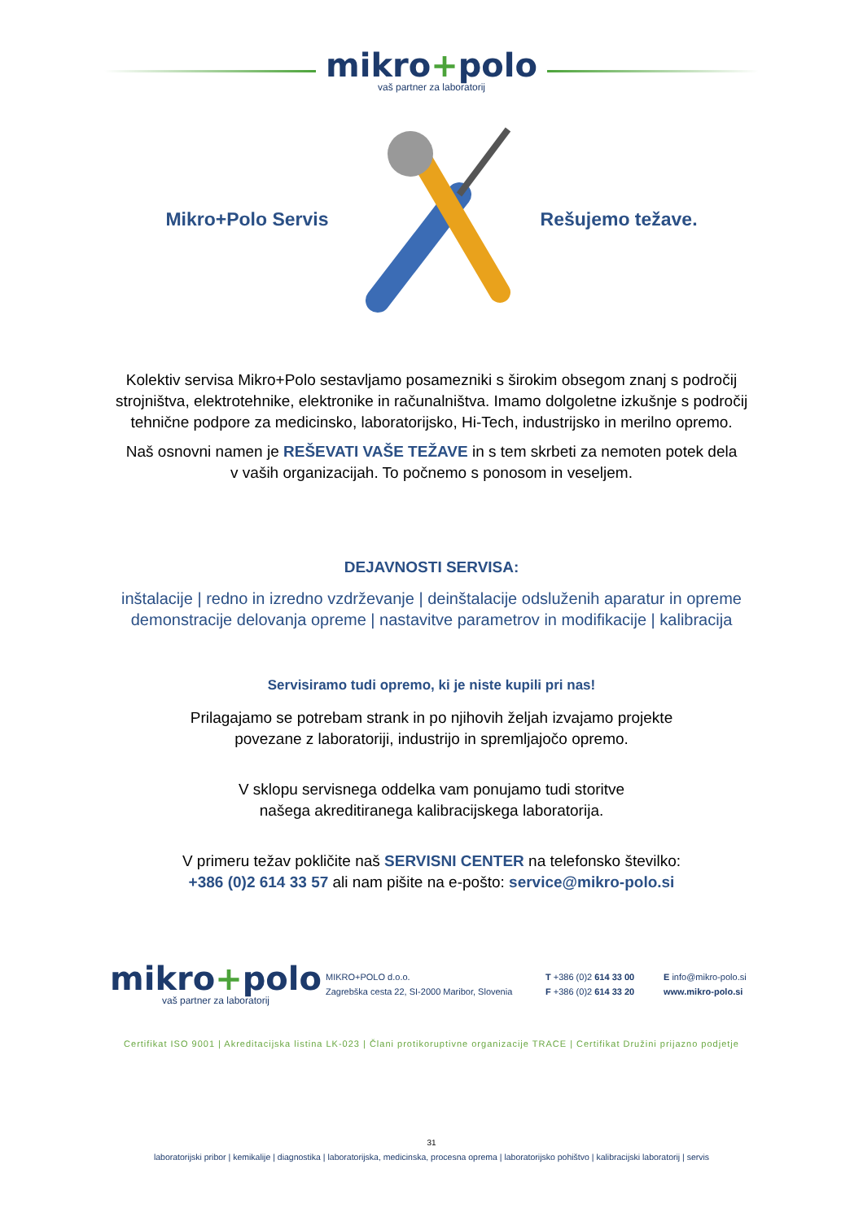mikro+polo
vaš partner za laboratorij
Mikro+Polo Servis Rešujemo težave.
Kolektiv servisa Mikro+Polo sestavljamo posamezniki s širokim obsegom znanj s področij strojništva, elektrotehnike, elektronike in računalništva. Imamo dolgoletne izkušnje s področij tehnične podpore za medicinsko, laboratorijsko, Hi-Tech, industrijsko in merilno opremo.
Naš osnovni namen je REŠEVATI VAŠE TEŽAVE in s tem skrbeti za nemoten potek dela
v vaših organizacijah. To počnemo s ponosom in veseljem.
DEJAVNOSTI SERVISA:
inštalacije | redno in izredno vzdrževanje | deinštalacije odsluženih aparatur in opreme
demonstracije delovanja opreme | nastavitve parametrov in modifikacije | kalibracija
Servisiramo tudi opremo, ki je niste kupili pri nas!
Prilagajamo se potrebam strank in po njihovih željah izvajamo projekte
povezane z laboratoriji, industrijo in spremljajočo opremo.
V sklopu servisnega oddelka vam ponujamo tudi storitve
našega akreditiranega kalibracijskega laboratorija.
V primeru težav pokličite naš SERVISNI CENTER na telefonsko številko:
+386 (0)2 614 33 57 ali nam pišite na e-pošto: service@mikro-polo.si
mikro+polo
vaš partner za laboratorij
MIKRO+POLO d.o.o.
Zagrebška cesta 22, SI-2000 Maribor, Slovenia
T +386 (0)2 614 33 00
F +386 (0)2 614 33 20
E info@mikro-polo.si
www.mikro-polo.si
Certifikat ISO 9001 | Akreditacijska listina LK-023 | Člani protikoruptivne organizacije TRACE | Certifikat Družini prijazno podjetje
31
laboratorijski pribor | kemikalije | diagnostika | laboratorijska, medicinska, procesna oprema | laboratorijsko pohištvo | kalibracijski laboratorij | servis